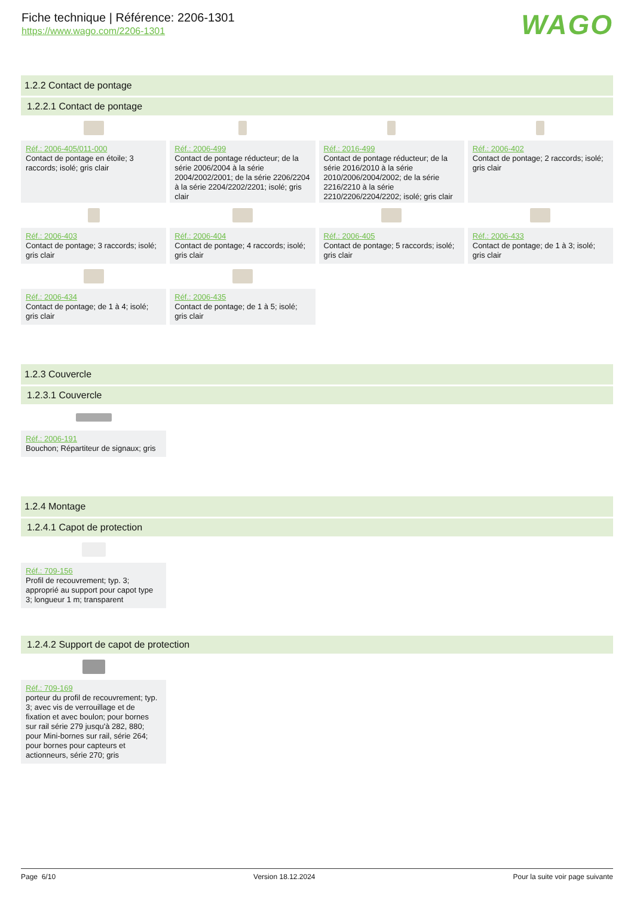Fiche technique | Référence: 2206-1301
https://www.wago.com/2206-1301
WAGO
1.2.2 Contact de pontage
1.2.2.1 Contact de pontage
Réf.: 2006-405/011-000
Contact de pontage en étoile; 3 raccords; isolé; gris clair
Réf.: 2006-499
Contact de pontage réducteur; de la série 2006/2004 à la série 2004/2002/2001; de la série 2206/2204 à la série 2204/2202/2201; isolé; gris clair
Réf.: 2016-499
Contact de pontage réducteur; de la série 2016/2010 à la série 2010/2006/2004/2002; de la série 2216/2210 à la série 2210/2206/2204/2202; isolé; gris clair
Réf.: 2006-402
Contact de pontage; 2 raccords; isolé; gris clair
Réf.: 2006-403
Contact de pontage; 3 raccords; isolé; gris clair
Réf.: 2006-404
Contact de pontage; 4 raccords; isolé; gris clair
Réf.: 2006-405
Contact de pontage; 5 raccords; isolé; gris clair
Réf.: 2006-433
Contact de pontage; de 1 à 3; isolé; gris clair
Réf.: 2006-434
Contact de pontage; de 1 à 4; isolé; gris clair
Réf.: 2006-435
Contact de pontage; de 1 à 5; isolé; gris clair
1.2.3 Couvercle
1.2.3.1 Couvercle
Réf.: 2006-191
Bouchon; Répartiteur de signaux; gris
1.2.4 Montage
1.2.4.1 Capot de protection
Réf.: 709-156
Profil de recouvrement; typ. 3; approprié au support pour capot type 3; longueur 1 m; transparent
1.2.4.2 Support de capot de protection
Réf.: 709-169
porteur du profil de recouvrement; typ. 3; avec vis de verrouillage et de fixation et avec boulon; pour bornes sur rail série 279 jusqu'à 282, 880; pour Mini-bornes sur rail, série 264; pour bornes pour capteurs et actionneurs, série 270; gris
Page 6/10 Version 18.12.2024 Pour la suite voir page suivante